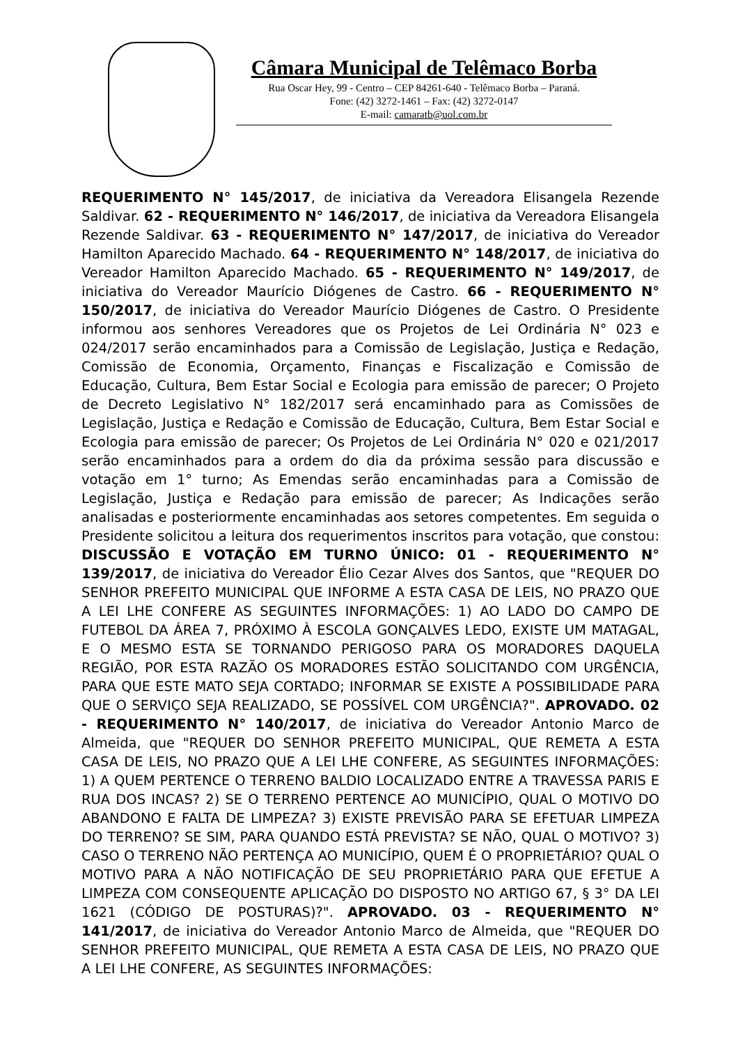Câmara Municipal de Telêmaco Borba
Rua Oscar Hey, 99 - Centro – CEP 84261-640 - Telêmaco Borba – Paraná.
Fone: (42) 3272-1461 – Fax: (42) 3272-0147
E-mail: camaratb@uol.com.br
REQUERIMENTO N° 145/2017, de iniciativa da Vereadora Elisangela Rezende Saldivar. 62 - REQUERIMENTO N° 146/2017, de iniciativa da Vereadora Elisangela Rezende Saldivar. 63 - REQUERIMENTO N° 147/2017, de iniciativa do Vereador Hamilton Aparecido Machado. 64 - REQUERIMENTO N° 148/2017, de iniciativa do Vereador Hamilton Aparecido Machado. 65 - REQUERIMENTO N° 149/2017, de iniciativa do Vereador Maurício Diógenes de Castro. 66 - REQUERIMENTO N° 150/2017, de iniciativa do Vereador Maurício Diógenes de Castro. O Presidente informou aos senhores Vereadores que os Projetos de Lei Ordinária N° 023 e 024/2017 serão encaminhados para a Comissão de Legislação, Justiça e Redação, Comissão de Economia, Orçamento, Finanças e Fiscalização e Comissão de Educação, Cultura, Bem Estar Social e Ecologia para emissão de parecer; O Projeto de Decreto Legislativo N° 182/2017 será encaminhado para as Comissões de Legislação, Justiça e Redação e Comissão de Educação, Cultura, Bem Estar Social e Ecologia para emissão de parecer; Os Projetos de Lei Ordinária N° 020 e 021/2017 serão encaminhados para a ordem do dia da próxima sessão para discussão e votação em 1° turno; As Emendas serão encaminhadas para a Comissão de Legislação, Justiça e Redação para emissão de parecer; As Indicações serão analisadas e posteriormente encaminhadas aos setores competentes. Em seguida o Presidente solicitou a leitura dos requerimentos inscritos para votação, que constou: DISCUSSÃO E VOTAÇÃO EM TURNO ÚNICO: 01 - REQUERIMENTO N° 139/2017, de iniciativa do Vereador Élio Cezar Alves dos Santos, que "REQUER DO SENHOR PREFEITO MUNICIPAL QUE INFORME A ESTA CASA DE LEIS, NO PRAZO QUE A LEI LHE CONFERE AS SEGUINTES INFORMAÇÕES: 1) AO LADO DO CAMPO DE FUTEBOL DA ÁREA 7, PRÓXIMO À ESCOLA GONÇALVES LEDO, EXISTE UM MATAGAL, E O MESMO ESTA SE TORNANDO PERIGOSO PARA OS MORADORES DAQUELA REGIÃO, POR ESTA RAZÃO OS MORADORES ESTÃO SOLICITANDO COM URGÊNCIA, PARA QUE ESTE MATO SEJA CORTADO; INFORMAR SE EXISTE A POSSIBILIDADE PARA QUE O SERVIÇO SEJA REALIZADO, SE POSSÍVEL COM URGÊNCIA?". APROVADO. 02 - REQUERIMENTO N° 140/2017, de iniciativa do Vereador Antonio Marco de Almeida, que "REQUER DO SENHOR PREFEITO MUNICIPAL, QUE REMETA A ESTA CASA DE LEIS, NO PRAZO QUE A LEI LHE CONFERE, AS SEGUINTES INFORMAÇÕES: 1) A QUEM PERTENCE O TERRENO BALDIO LOCALIZADO ENTRE A TRAVESSA PARIS E RUA DOS INCAS? 2) SE O TERRENO PERTENCE AO MUNICÍPIO, QUAL O MOTIVO DO ABANDONO E FALTA DE LIMPEZA? 3) EXISTE PREVISÃO PARA SE EFETUAR LIMPEZA DO TERRENO? SE SIM, PARA QUANDO ESTÁ PREVISTA? SE NÃO, QUAL O MOTIVO? 3) CASO O TERRENO NÃO PERTENÇA AO MUNICÍPIO, QUEM É O PROPRIETÁRIO? QUAL O MOTIVO PARA A NÃO NOTIFICAÇÃO DE SEU PROPRIETÁRIO PARA QUE EFETUE A LIMPEZA COM CONSEQUENTE APLICAÇÃO DO DISPOSTO NO ARTIGO 67, § 3° DA LEI 1621 (CÓDIGO DE POSTURAS)?". APROVADO. 03 - REQUERIMENTO N° 141/2017, de iniciativa do Vereador Antonio Marco de Almeida, que "REQUER DO SENHOR PREFEITO MUNICIPAL, QUE REMETA A ESTA CASA DE LEIS, NO PRAZO QUE A LEI LHE CONFERE, AS SEGUINTES INFORMAÇÕES: